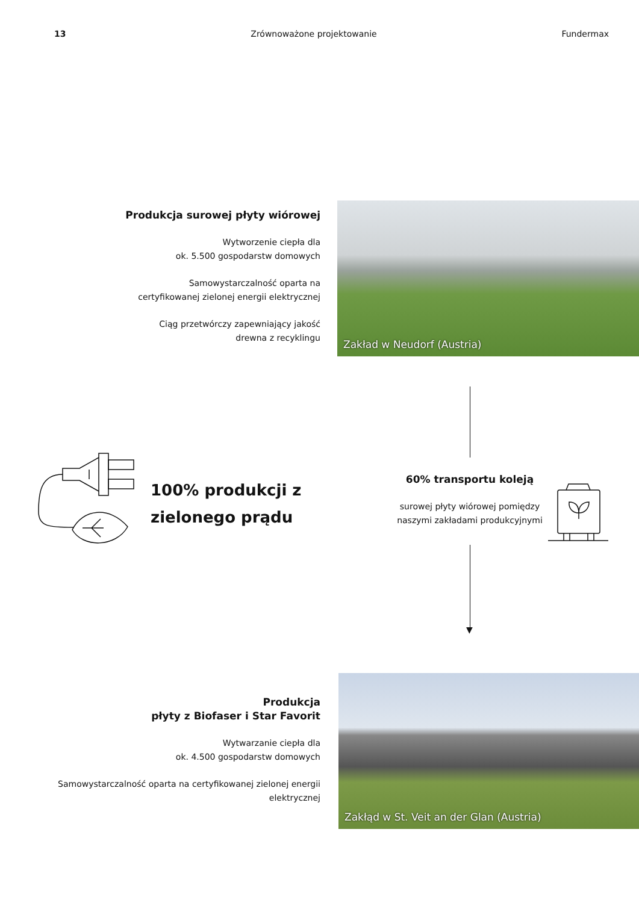13 Zrównoważone projektowanie Fundermax
Produkcja surowej płyty wiórowej
Wytworzenie ciepła dla
ok. 5.500 gospodarstw domowych
Samowystarczalność oparta na
certyfikowanej zielonej energii elektrycznej
Ciąg przetwórczy zapewniający jakość
drewna z recyklingu
Zakład w Neudorf (Austria)
▼
100% produkcji z
zielonego prądu
60% transportu koleją
surowej płyty wiórowej pomiędzy
naszymi zakładami produkcyjnymi
Produkcja
płyty z Biofaser i Star Favorit
Wytwarzanie ciepła dla
ok. 4.500 gospodarstw domowych
Samowystarczalność oparta na certyfikowanej zielonej energii
elektrycznej
Zakłąd w St. Veit an der Glan (Austria)